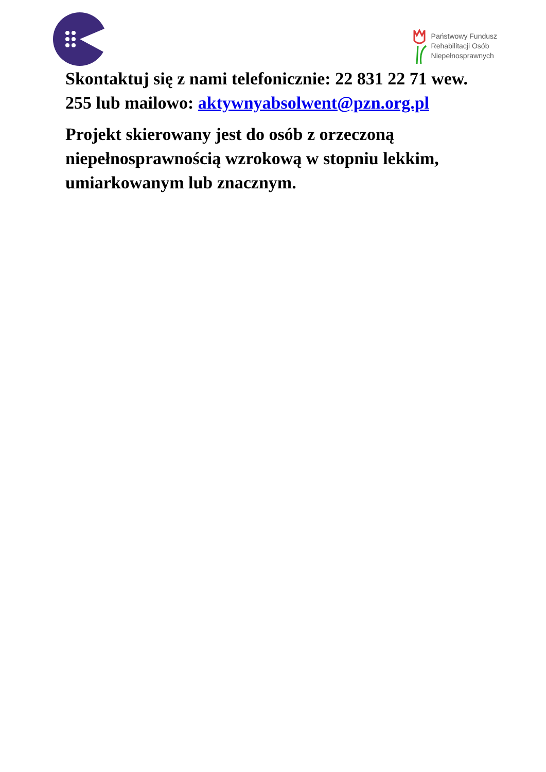Państwowy Fundusz
Rehabilitacji Osób
Niepełnosprawnych
Skontaktuj się z nami telefonicznie: 22 831 22 71 wew. 255 lub mailowo: aktywnyabsolwent@pzn.org.pl
Projekt skierowany jest do osób z orzeczoną niepełnosprawnością wzrokową w stopniu lekkim, umiarkowanym lub znacznym.